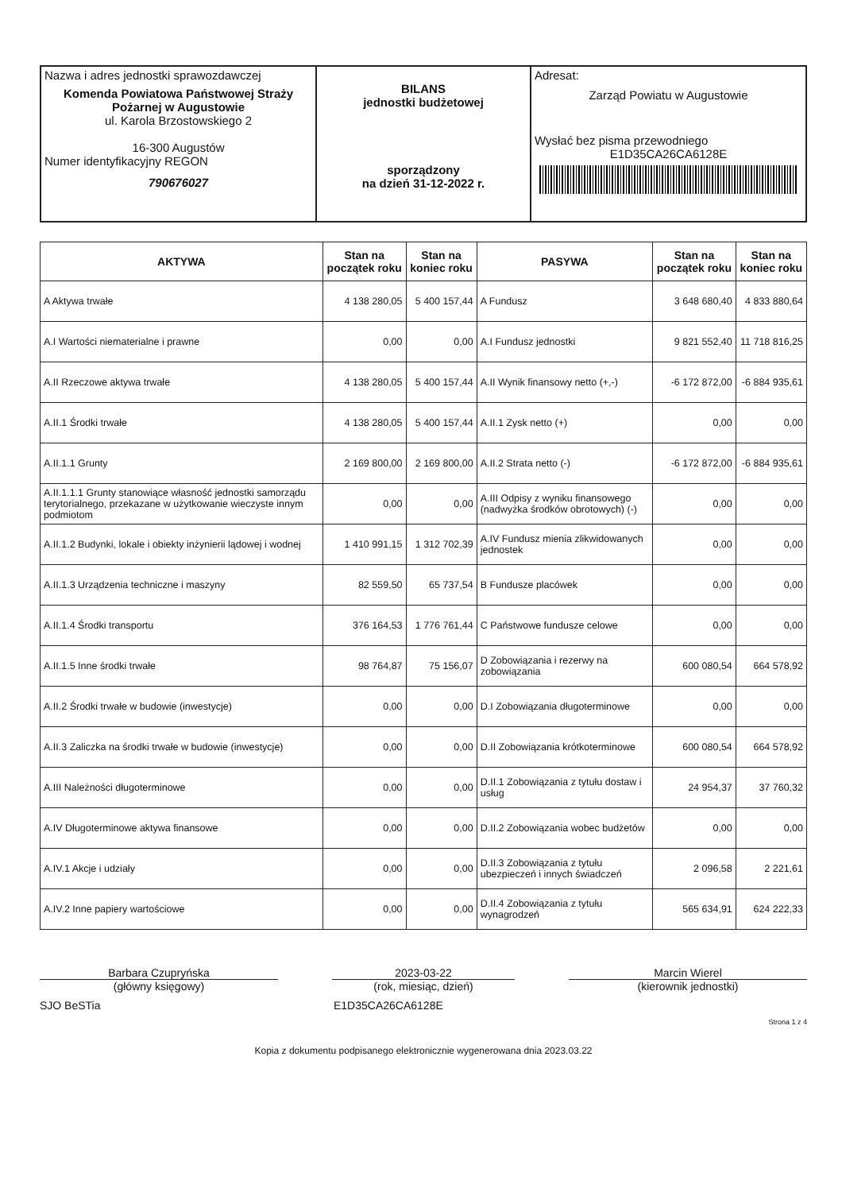| Nazwa i adres jednostki sprawozdawczej Komenda Powiatowa Państwowej Straży Pożarnej w Augustowie ul. Karola Brzostowskiego 2 16-300 Augustów Numer identyfikacyjny REGON 790676027 | BILANS jednostki budżetowej sporządzony na dzień 31-12-2022 r. | Adresat: Zarząd Powiatu w Augustowie Wysłać bez pisma przewodniego E1D35CA26CA6128E |
| AKTYWA | Stan na początek roku | Stan na koniec roku | PASYWA | Stan na początek roku | Stan na koniec roku |
| --- | --- | --- | --- | --- | --- |
| A Aktywa trwałe | 4 138 280,05 | 5 400 157,44 | A Fundusz | 3 648 680,40 | 4 833 880,64 |
| A.I Wartości niematerialne i prawne | 0,00 | 0,00 | A.I Fundusz jednostki | 9 821 552,40 | 11 718 816,25 |
| A.II Rzeczowe aktywa trwałe | 4 138 280,05 | 5 400 157,44 | A.II Wynik finansowy netto (+,-) | -6 172 872,00 | -6 884 935,61 |
| A.II.1 Środki trwałe | 4 138 280,05 | 5 400 157,44 | A.II.1 Zysk netto (+) | 0,00 | 0,00 |
| A.II.1.1 Grunty | 2 169 800,00 | 2 169 800,00 | A.II.2 Strata netto (-) | -6 172 872,00 | -6 884 935,61 |
| A.II.1.1.1 Grunty stanowiące własność jednostki samorządu terytorialnego, przekazane w użytkowanie wieczyste innym podmiotom | 0,00 | 0,00 | A.III Odpisy z wyniku finansowego (nadwyżka środków obrotowych) (-) | 0,00 | 0,00 |
| A.II.1.2 Budynki, lokale i obiekty inżynierii lądowej i wodnej | 1 410 991,15 | 1 312 702,39 | A.IV Fundusz mienia zlikwidowanych jednostek | 0,00 | 0,00 |
| A.II.1.3 Urządzenia techniczne i maszyny | 82 559,50 | 65 737,54 | B Fundusze placówek | 0,00 | 0,00 |
| A.II.1.4 Środki transportu | 376 164,53 | 1 776 761,44 | C Państwowe fundusze celowe | 0,00 | 0,00 |
| A.II.1.5 Inne środki trwałe | 98 764,87 | 75 156,07 | D Zobowiązania i rezerwy na zobowiązania | 600 080,54 | 664 578,92 |
| A.II.2 Środki trwałe w budowie (inwestycje) | 0,00 | 0,00 | D.I Zobowiązania długoterminowe | 0,00 | 0,00 |
| A.II.3 Zaliczka na środki trwałe w budowie (inwestycje) | 0,00 | 0,00 | D.II Zobowiązania krótkoterminowe | 600 080,54 | 664 578,92 |
| A.III Należności długoterminowe | 0,00 | 0,00 | D.II.1 Zobowiązania z tytułu dostaw i usług | 24 954,37 | 37 760,32 |
| A.IV Długoterminowe aktywa finansowe | 0,00 | 0,00 | D.II.2 Zobowiązania wobec budżetów | 0,00 | 0,00 |
| A.IV.1 Akcje i udziały | 0,00 | 0,00 | D.II.3 Zobowiązania z tytułu ubezpieczeń i innych świadczeń | 2 096,58 | 2 221,61 |
| A.IV.2 Inne papiery wartościowe | 0,00 | 0,00 | D.II.4 Zobowiązania z tytułu wynagrodzeń | 565 634,91 | 624 222,33 |
Barbara Czupryńska
(główny księgowy)
2023-03-22
(rok, miesiąc, dzień)
Marcin Wierel
(kierownik jednostki)
SJO BeSTia E1D35CA26CA6128E
Strona 1 z 4
Kopia z dokumentu podpisanego elektronicznie wygenerowana dnia 2023.03.22